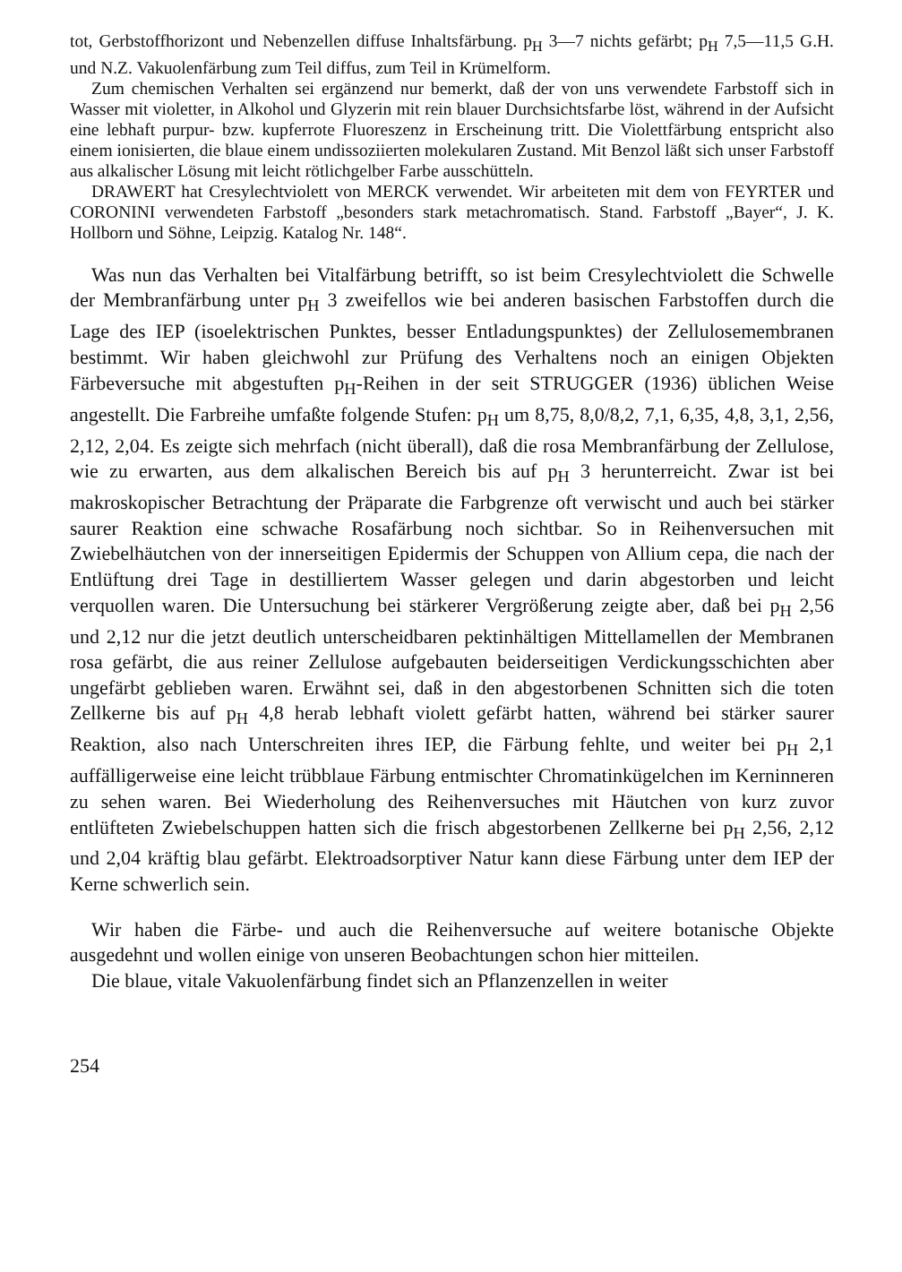tot, Gerbstoffhorizont und Nebenzellen diffuse Inhaltsfärbung. p<sub>H</sub> 3—7 nichts gefärbt; p<sub>H</sub> 7,5—11,5 G.H. und N.Z. Vakuolenfärbung zum Teil diffus, zum Teil in Krümelform.
Zum chemischen Verhalten sei ergänzend nur bemerkt, daß der von uns verwendete Farbstoff sich in Wasser mit violetter, in Alkohol und Glyzerin mit rein blauer Durchsichtsfarbe löst, während in der Aufsicht eine lebhaft purpur- bzw. kupferrote Fluoreszenz in Erscheinung tritt. Die Violettfärbung entspricht also einem ionisierten, die blaue einem undissoziierten molekularen Zustand. Mit Benzol läßt sich unser Farbstoff aus alkalischer Lösung mit leicht rötlichgelber Farbe ausschütteln.
DRAWERT hat Cresylechtviolett von MERCK verwendet. Wir arbeiteten mit dem von FEYRTER und CORONINI verwendeten Farbstoff „besonders stark metachromatisch. Stand. Farbstoff „Bayer“, J. K. Hollborn und Söhne, Leipzig. Katalog Nr. 148“.
Was nun das Verhalten bei Vitalfärbung betrifft, so ist beim Cresylechtviolett die Schwelle der Membranfärbung unter p<sub>H</sub> 3 zweifellos wie bei anderen basischen Farbstoffen durch die Lage des IEP (isoelektrischen Punktes, besser Entladungspunktes) der Zellulosemembranen bestimmt. Wir haben gleichwohl zur Prüfung des Verhaltens noch an einigen Objekten Färbeversuche mit abgestuften p<sub>H</sub>-Reihen in der seit STRUGGER (1936) üblichen Weise angestellt. Die Farbreihe umfaßte folgende Stufen: p<sub>H</sub> um 8,75, 8,0/8,2, 7,1, 6,35, 4,8, 3,1, 2,56, 2,12, 2,04. Es zeigte sich mehrfach (nicht überall), daß die rosa Membranfärbung der Zellulose, wie zu erwarten, aus dem alkalischen Bereich bis auf p<sub>H</sub> 3 herunterreicht. Zwar ist bei makroskopischer Betrachtung der Präparate die Farbgrenze oft verwischt und auch bei stärker saurer Reaktion eine schwache Rosafärbung noch sichtbar. So in Reihenversuchen mit Zwiebelhäutchen von der innerseitigen Epidermis der Schuppen von Allium cepa, die nach der Entlüftung drei Tage in destilliertem Wasser gelegen und darin abgestorben und leicht verquollen waren. Die Untersuchung bei stärkerer Vergrößerung zeigte aber, daß bei p<sub>H</sub> 2,56 und 2,12 nur die jetzt deutlich unterscheidbaren pektinhältigen Mittellamellen der Membranen rosa gefärbt, die aus reiner Zellulose aufgebauten beiderseitigen Verdickungsschichten aber ungefärbt geblieben waren. Erwähnt sei, daß in den abgestorbenen Schnitten sich die toten Zellkerne bis auf p<sub>H</sub> 4,8 herab lebhaft violett gefärbt hatten, während bei stärker saurer Reaktion, also nach Unterschreiten ihres IEP, die Färbung fehlte, und weiter bei p<sub>H</sub> 2,1 auffälligerweise eine leicht trübblaue Färbung entmischter Chromatinkügelchen im Kerninneren zu sehen waren. Bei Wiederholung des Reihenversuches mit Häutchen von kurz zuvor entlüfteten Zwiebelschuppen hatten sich die frisch abgestorbenen Zellkerne bei p<sub>H</sub> 2,56, 2,12 und 2,04 kräftig blau gefärbt. Elektroadsorptiver Natur kann diese Färbung unter dem IEP der Kerne schwerlich sein.
Wir haben die Färbe- und auch die Reihenversuche auf weitere botanische Objekte ausgedehnt und wollen einige von unseren Beobachtungen schon hier mitteilen.
Die blaue, vitale Vakuolenfärbung findet sich an Pflanzenzellen in weiter
254